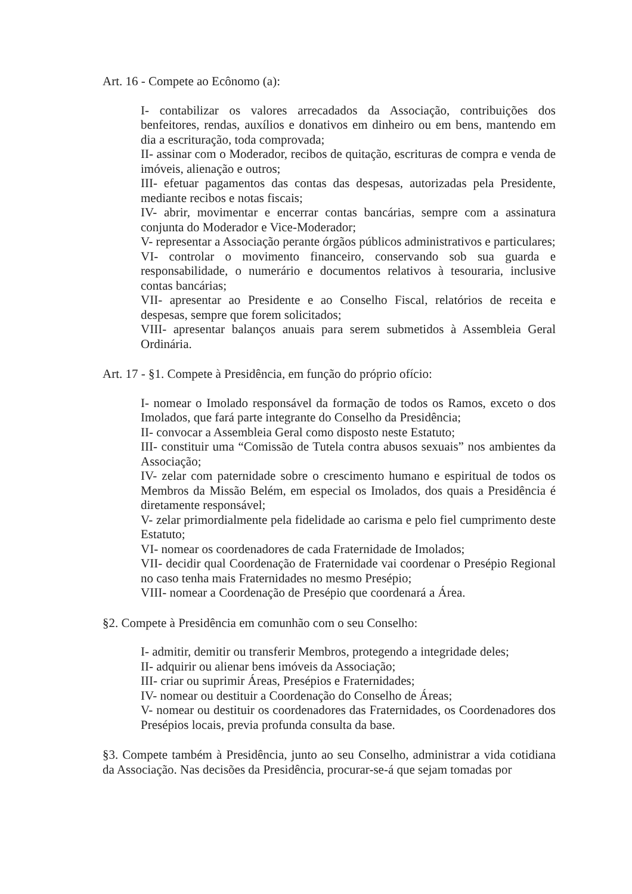Art. 16 - Compete ao Ecônomo (a):
I- contabilizar os valores arrecadados da Associação, contribuições dos benfeitores, rendas, auxílios e donativos em dinheiro ou em bens, mantendo em dia a escrituração, toda comprovada;
II- assinar com o Moderador, recibos de quitação, escrituras de compra e venda de imóveis, alienação e outros;
III- efetuar pagamentos das contas das despesas, autorizadas pela Presidente, mediante recibos e notas fiscais;
IV- abrir, movimentar e encerrar contas bancárias, sempre com a assinatura conjunta do Moderador e Vice-Moderador;
V- representar a Associação perante órgãos públicos administrativos e particulares;
VI- controlar o movimento financeiro, conservando sob sua guarda e responsabilidade, o numerário e documentos relativos à tesouraria, inclusive contas bancárias;
VII- apresentar ao Presidente e ao Conselho Fiscal, relatórios de receita e despesas, sempre que forem solicitados;
VIII- apresentar balanços anuais para serem submetidos à Assembleia Geral Ordinária.
Art. 17 - §1. Compete à Presidência, em função do próprio ofício:
I- nomear o Imolado responsável da formação de todos os Ramos, exceto o dos Imolados, que fará parte integrante do Conselho da Presidência;
II- convocar a Assembleia Geral como disposto neste Estatuto;
III- constituir uma “Comissão de Tutela contra abusos sexuais” nos ambientes da Associação;
IV- zelar com paternidade sobre o crescimento humano e espiritual de todos os Membros da Missão Belém, em especial os Imolados, dos quais a Presidência é diretamente responsável;
V- zelar primordialmente pela fidelidade ao carisma e pelo fiel cumprimento deste Estatuto;
VI- nomear os coordenadores de cada Fraternidade de Imolados;
VII- decidir qual Coordenação de Fraternidade vai coordenar o Presépio Regional no caso tenha mais Fraternidades no mesmo Presépio;
VIII- nomear a Coordenação de Presépio que coordenará a Área.
§2. Compete à Presidência em comunhão com o seu Conselho:
I- admitir, demitir ou transferir Membros, protegendo a integridade deles;
II- adquirir ou alienar bens imóveis da Associação;
III- criar ou suprimir Áreas, Presépios e Fraternidades;
IV- nomear ou destituir a Coordenação do Conselho de Áreas;
V- nomear ou destituir os coordenadores das Fraternidades, os Coordenadores dos Presépios locais, previa profunda consulta da base.
§3. Compete também à Presidência, junto ao seu Conselho, administrar a vida cotidiana da Associação. Nas decisões da Presidência, procurar-se-á que sejam tomadas por